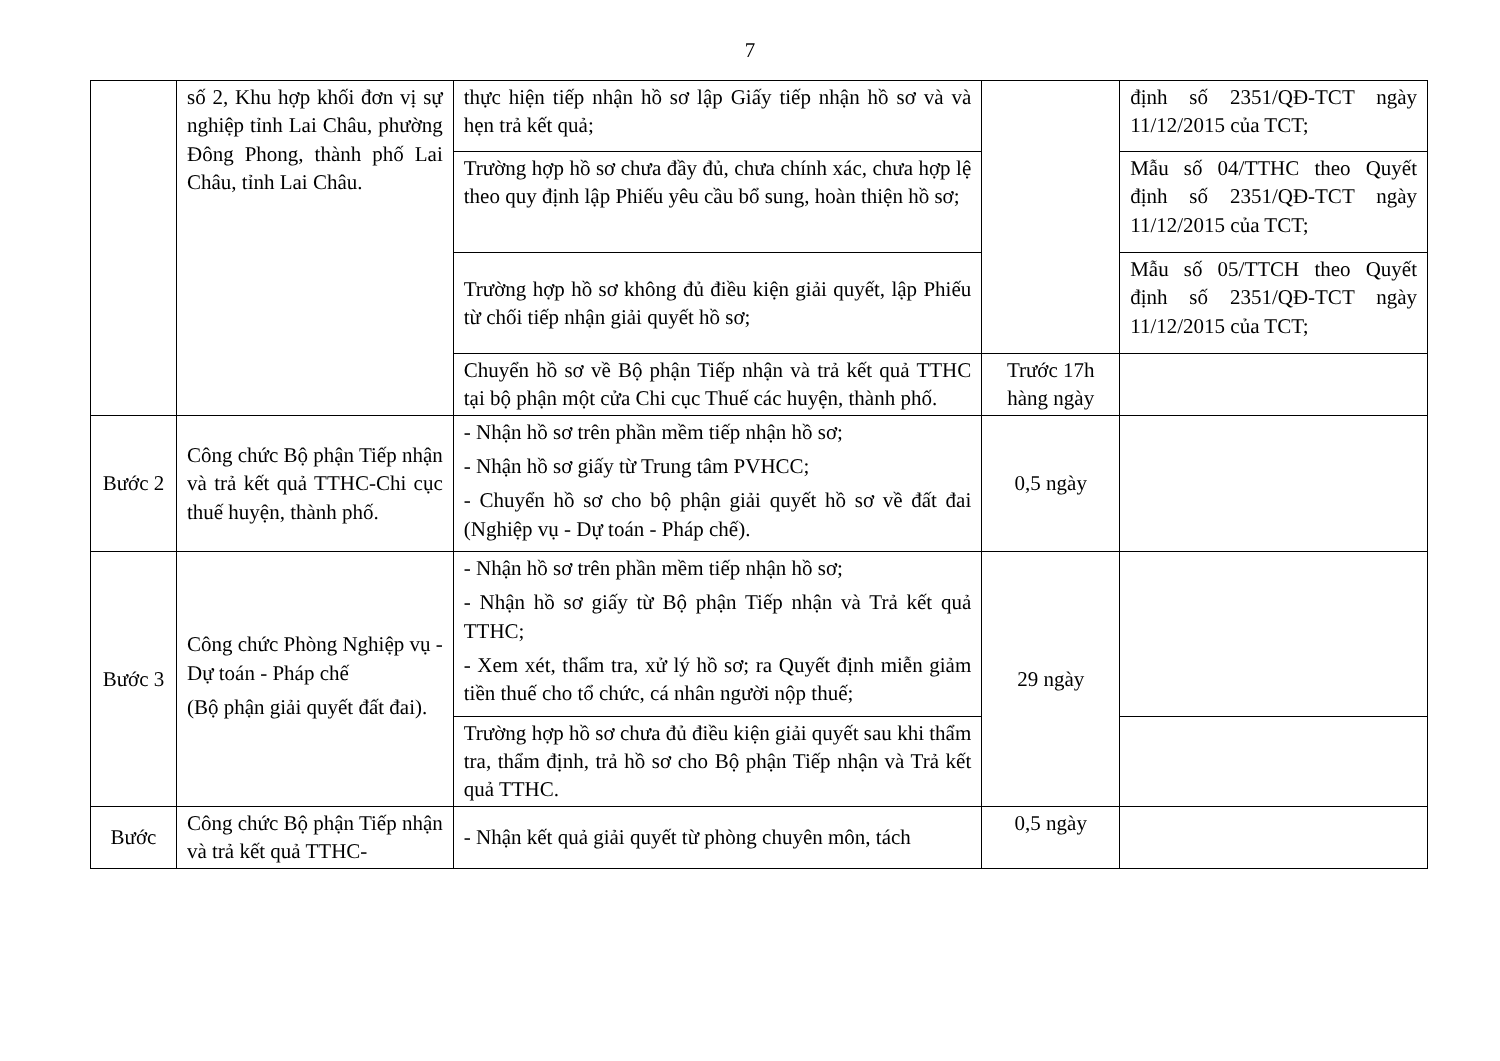7
| | số 2, Khu hợp khối đơn vị sự nghiệp tỉnh Lai Châu, phường Đông Phong, thành phố Lai Châu, tỉnh Lai Châu. | thực hiện tiếp nhận hồ sơ lập Giấy tiếp nhận hồ sơ và và hẹn trả kết quả; | | định số 2351/QĐ-TCT ngày 11/12/2015 của TCT; |
| | | Trường hợp hồ sơ chưa đầy đủ, chưa chính xác, chưa hợp lệ theo quy định lập Phiếu yêu cầu bổ sung, hoàn thiện hồ sơ; | | Mẫu số 04/TTHC theo Quyết định số 2351/QĐ-TCT ngày 11/12/2015 của TCT; |
| | | Trường hợp hồ sơ không đủ điều kiện giải quyết, lập Phiếu từ chối tiếp nhận giải quyết hồ sơ; | | Mẫu số 05/TTCH theo Quyết định số 2351/QĐ-TCT ngày 11/12/2015 của TCT; |
| | | Chuyển hồ sơ về Bộ phận Tiếp nhận và trả kết quả TTHC tại bộ phận một cửa Chi cục Thuế các huyện, thành phố. | Trước 17h hàng ngày | |
| Bước 2 | Công chức Bộ phận Tiếp nhận và trả kết quả TTHC-Chi cục thuế huyện, thành phố. | - Nhận hồ sơ trên phần mềm tiếp nhận hồ sơ; - Nhận hồ sơ giấy từ Trung tâm PVHCC; - Chuyển hồ sơ cho bộ phận giải quyết hồ sơ về đất đai (Nghiệp vụ - Dự toán - Pháp chế). | 0,5 ngày | |
| Bước 3 | Công chức Phòng Nghiệp vụ - Dự toán - Pháp chế (Bộ phận giải quyết đất đai). | - Nhận hồ sơ trên phần mềm tiếp nhận hồ sơ; - Nhận hồ sơ giấy từ Bộ phận Tiếp nhận và Trả kết quả TTHC; - Xem xét, thẩm tra, xử lý hồ sơ; ra Quyết định miễn giảm tiền thuế cho tổ chức, cá nhân người nộp thuế; | 29 ngày | |
| | | Trường hợp hồ sơ chưa đủ điều kiện giải quyết sau khi thẩm tra, thẩm định, trả hồ sơ cho Bộ phận Tiếp nhận và Trả kết quả TTHC. | | |
| Bước | Công chức Bộ phận Tiếp nhận và trả kết quả TTHC- | - Nhận kết quả giải quyết từ phòng chuyên môn, tách | 0,5 ngày | |